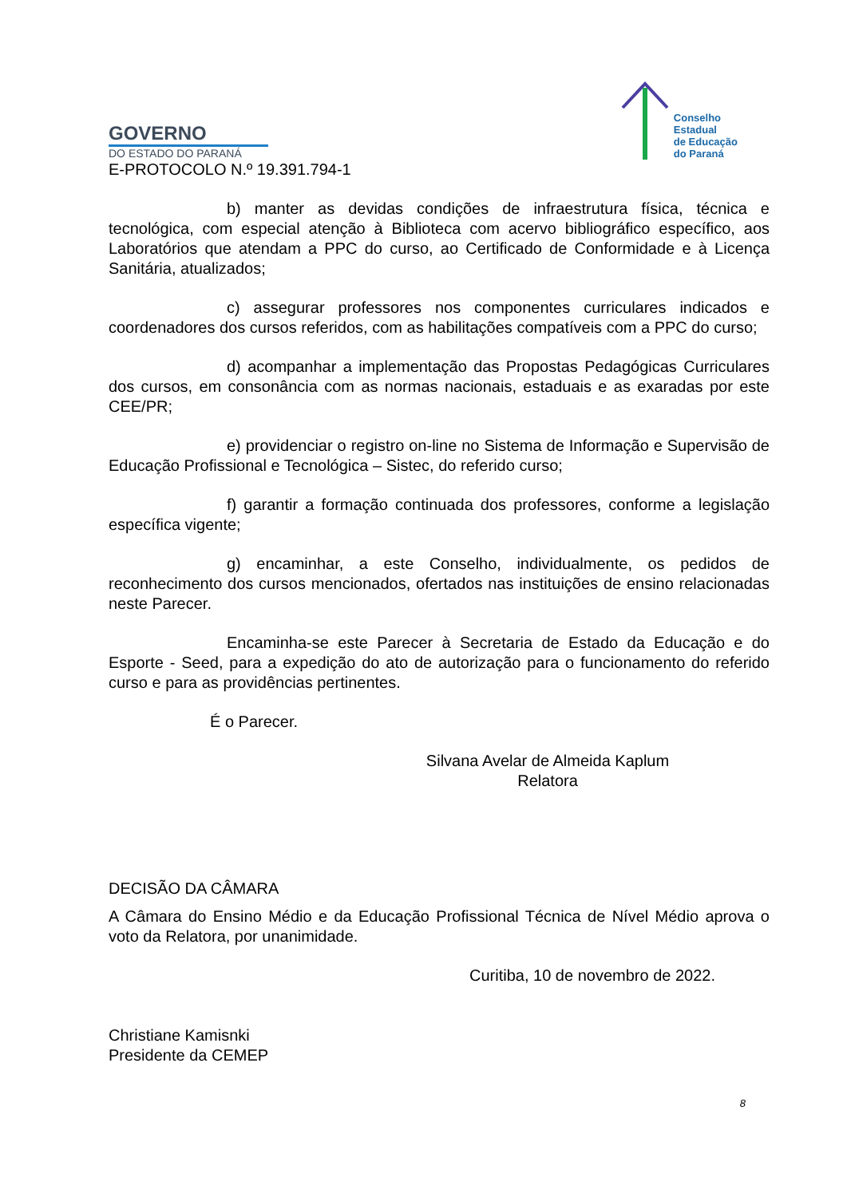GOVERNO
DO ESTADO DO PARANÁ
Conselho
Estadual
de Educação
do Paraná
E-PROTOCOLO N.º 19.391.794-1
b) manter as devidas condições de infraestrutura física, técnica e tecnológica, com especial atenção à Biblioteca com acervo bibliográfico específico, aos Laboratórios que atendam a PPC do curso, ao Certificado de Conformidade e à Licença Sanitária, atualizados;
c) assegurar professores nos componentes curriculares indicados e coordenadores dos cursos referidos, com as habilitações compatíveis com a PPC do curso;
d) acompanhar a implementação das Propostas Pedagógicas Curriculares dos cursos, em consonância com as normas nacionais, estaduais e as exaradas por este CEE/PR;
e) providenciar o registro on-line no Sistema de Informação e Supervisão de Educação Profissional e Tecnológica – Sistec, do referido curso;
f) garantir a formação continuada dos professores, conforme a legislação específica vigente;
g) encaminhar, a este Conselho, individualmente, os pedidos de reconhecimento dos cursos mencionados, ofertados nas instituições de ensino relacionadas neste Parecer.
Encaminha-se este Parecer à Secretaria de Estado da Educação e do Esporte - Seed, para a expedição do ato de autorização para o funcionamento do referido curso e para as providências pertinentes.
É o Parecer.
Silvana Avelar de Almeida Kaplum
Relatora
DECISÃO DA CÂMARA
A Câmara do Ensino Médio e da Educação Profissional Técnica de Nível Médio aprova o voto da Relatora, por unanimidade.
Curitiba, 10 de novembro de 2022.
Christiane Kamisnki
Presidente da CEMEP
8